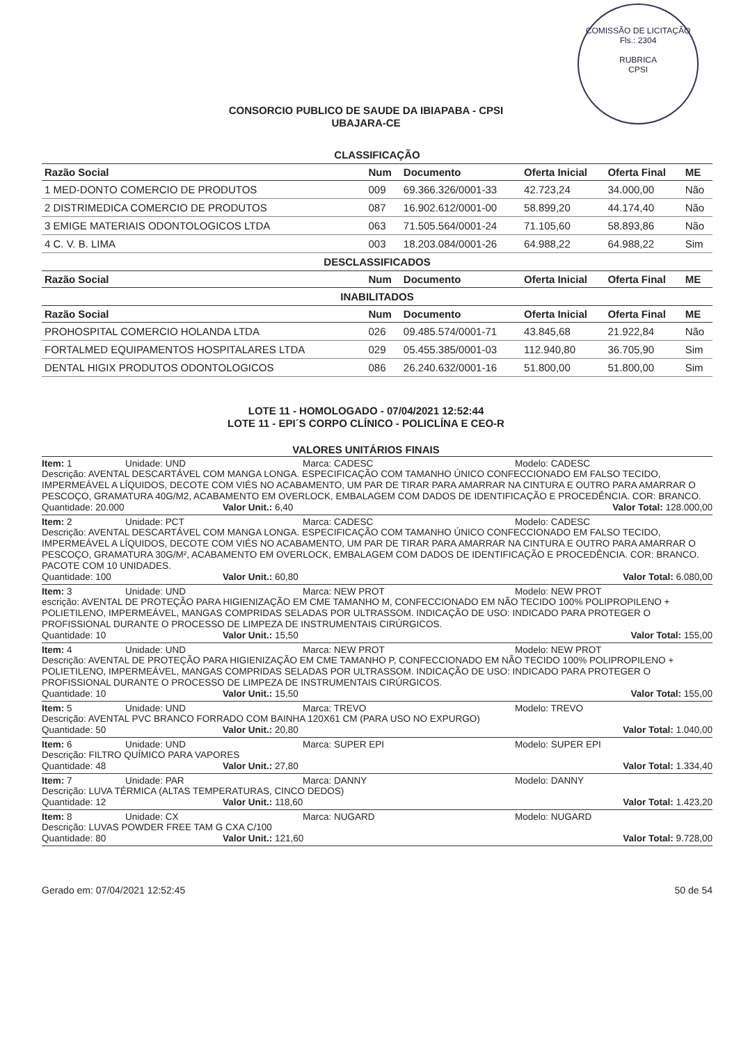COMISSÃO DE LICITAÇÃO
Fls.: 2304
RUBRICA
CPSI
CONSORCIO PUBLICO DE SAUDE DA IBIAPABA - CPSI
UBAJARA-CE
CLASSIFICAÇÃO
| Razão Social | Num | Documento | Oferta Inicial | Oferta Final | ME |
| --- | --- | --- | --- | --- | --- |
| 1 MED-DONTO COMERCIO DE PRODUTOS | 009 | 69.366.326/0001-33 | 42.723,24 | 34.000,00 | Não |
| 2 DISTRIMEDICA COMERCIO DE PRODUTOS | 087 | 16.902.612/0001-00 | 58.899,20 | 44.174,40 | Não |
| 3 EMIGE MATERIAIS ODONTOLOGICOS LTDA | 063 | 71.505.564/0001-24 | 71.105,60 | 58.893,86 | Não |
| 4 C. V. B. LIMA | 003 | 18.203.084/0001-26 | 64.988,22 | 64.988,22 | Sim |
| DESCLASSIFICADOS | | | | | |
| Razão Social | Num | Documento | Oferta Inicial | Oferta Final | ME |
| INABILITADOS | | | | | |
| Razão Social | Num | Documento | Oferta Inicial | Oferta Final | ME |
| PROHOSPITAL COMERCIO HOLANDA LTDA | 026 | 09.485.574/0001-71 | 43.845,68 | 21.922,84 | Não |
| FORTALMED EQUIPAMENTOS HOSPITALARES LTDA | 029 | 05.455.385/0001-03 | 112.940,80 | 36.705,90 | Sim |
| DENTAL HIGIX PRODUTOS ODONTOLOGICOS | 086 | 26.240.632/0001-16 | 51.800,00 | 51.800,00 | Sim |
LOTE 11 - HOMOLOGADO - 07/04/2021 12:52:44
LOTE 11 - EPI´S CORPO CLÍNICO - POLICLÍNA E CEO-R
VALORES UNITÁRIOS FINAIS
Item: 1 Unidade: UND Marca: CADESC Modelo: CADESC
Descrição: AVENTAL DESCARTÁVEL COM MANGA LONGA. ESPECIFICAÇÃO COM TAMANHO ÚNICO CONFECCIONADO EM FALSO TECIDO, IMPERMEÁVEL A LÍQUIDOS, DECOTE COM VIÉS NO ACABAMENTO, UM PAR DE TIRAR PARA AMARRAR NA CINTURA E OUTRO PARA AMARRAR O PESCOÇO, GRAMATURA 40G/M2, ACABAMENTO EM OVERLOCK, EMBALAGEM COM DADOS DE IDENTIFICAÇÃO E PROCEDÊNCIA. COR: BRANCO.
Quantidade: 20.000 Valor Unit.: 6,40 Valor Total: 128.000,00
Item: 2 Unidade: PCT Marca: CADESC Modelo: CADESC
Descrição: AVENTAL DESCARTÁVEL COM MANGA LONGA. ESPECIFICAÇÃO COM TAMANHO ÚNICO CONFECCIONADO EM FALSO TECIDO, IMPERMEÁVEL A LÍQUIDOS, DECOTE COM VIÉS NO ACABAMENTO, UM PAR DE TIRAR PARA AMARRAR NA CINTURA E OUTRO PARA AMARRAR O PESCOÇO, GRAMATURA 30G/M², ACABAMENTO EM OVERLOCK, EMBALAGEM COM DADOS DE IDENTIFICAÇÃO E PROCEDÊNCIA. COR: BRANCO. PACOTE COM 10 UNIDADES.
Quantidade: 100 Valor Unit.: 60,80 Valor Total: 6.080,00
Item: 3 Unidade: UND Marca: NEW PROT Modelo: NEW PROT
escrição: AVENTAL DE PROTEÇÃO PARA HIGIENIZAÇÃO EM CME TAMANHO M, CONFECCIONADO EM NÃO TECIDO 100% POLIPROPILENO + POLIETILENO, IMPERMEÁVEL, MANGAS COMPRIDAS SELADAS POR ULTRASSOM. INDICAÇÃO DE USO: INDICADO PARA PROTEGER O PROFISSIONAL DURANTE O PROCESSO DE LIMPEZA DE INSTRUMENTAIS CIRÚRGICOS.
Quantidade: 10 Valor Unit.: 15,50 Valor Total: 155,00
Item: 4 Unidade: UND Marca: NEW PROT Modelo: NEW PROT
Descrição: AVENTAL DE PROTEÇÃO PARA HIGIENIZAÇÃO EM CME TAMANHO P, CONFECCIONADO EM NÃO TECIDO 100% POLIPROPILENO + POLIETILENO, IMPERMEÁVEL, MANGAS COMPRIDAS SELADAS POR ULTRASSOM. INDICAÇÃO DE USO: INDICADO PARA PROTEGER O PROFISSIONAL DURANTE O PROCESSO DE LIMPEZA DE INSTRUMENTAIS CIRÚRGICOS.
Quantidade: 10 Valor Unit.: 15,50 Valor Total: 155,00
Item: 5 Unidade: UND Marca: TREVO Modelo: TREVO
Descrição: AVENTAL PVC BRANCO FORRADO COM BAINHA 120X61 CM (PARA USO NO EXPURGO)
Quantidade: 50 Valor Unit.: 20,80 Valor Total: 1.040,00
Item: 6 Unidade: UND Marca: SUPER EPI Modelo: SUPER EPI
Descrição: FILTRO QUÍMICO PARA VAPORES
Quantidade: 48 Valor Unit.: 27,80 Valor Total: 1.334,40
Item: 7 Unidade: PAR Marca: DANNY Modelo: DANNY
Descrição: LUVA TÉRMICA (ALTAS TEMPERATURAS, CINCO DEDOS)
Quantidade: 12 Valor Unit.: 118,60 Valor Total: 1.423,20
Item: 8 Unidade: CX Marca: NUGARD Modelo: NUGARD
Descrição: LUVAS POWDER FREE TAM G CXA C/100
Quantidade: 80 Valor Unit.: 121,60 Valor Total: 9.728,00
Gerado em: 07/04/2021 12:52:45 50 de 54